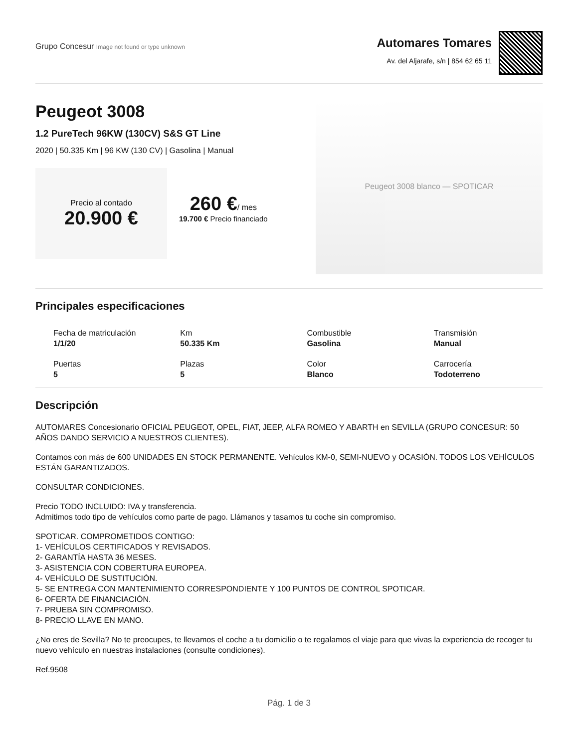Grupo Concesur Image not found or type unknown
Automares Tomares
Av. del Aljarafe, s/n | 854 62 65 11
Peugeot 3008
1.2 PureTech 96KW (130CV) S&S GT Line
2020 | 50.335 Km | 96 KW (130 CV) | Gasolina | Manual
Precio al contado
20.900 €
260 €/ mes
19.700 € Precio financiado
Peugeot 3008 blanco — SPOTICAR
Principales especificaciones
Fecha de matriculación
1/1/20
Km
50.335 Km
Combustible
Gasolina
Transmisión
Manual
Puertas
5
Plazas
5
Color
Blanco
Carrocería
Todoterreno
Descripción
AUTOMARES Concesionario OFICIAL PEUGEOT, OPEL, FIAT, JEEP, ALFA ROMEO Y ABARTH en SEVILLA (GRUPO CONCESUR: 50 AÑOS DANDO SERVICIO A NUESTROS CLIENTES).
Contamos con más de 600 UNIDADES EN STOCK PERMANENTE. Vehículos KM-0, SEMI-NUEVO y OCASIÓN. TODOS LOS VEHÍCULOS ESTÁN GARANTIZADOS.
CONSULTAR CONDICIONES.
Precio TODO INCLUIDO: IVA y transferencia.
Admitimos todo tipo de vehículos como parte de pago. Llámanos y tasamos tu coche sin compromiso.
SPOTICAR. COMPROMETIDOS CONTIGO:
1- VEHÍCULOS CERTIFICADOS Y REVISADOS.
2- GARANTÍA HASTA 36 MESES.
3- ASISTENCIA CON COBERTURA EUROPEA.
4- VEHÍCULO DE SUSTITUCIÓN.
5- SE ENTREGA CON MANTENIMIENTO CORRESPONDIENTE Y 100 PUNTOS DE CONTROL SPOTICAR.
6- OFERTA DE FINANCIACIÓN.
7- PRUEBA SIN COMPROMISO.
8- PRECIO LLAVE EN MANO.
¿No eres de Sevilla? No te preocupes, te llevamos el coche a tu domicilio o te regalamos el viaje para que vivas la experiencia de recoger tu nuevo vehículo en nuestras instalaciones (consulte condiciones).
Ref.9508
Pág. 1 de 3